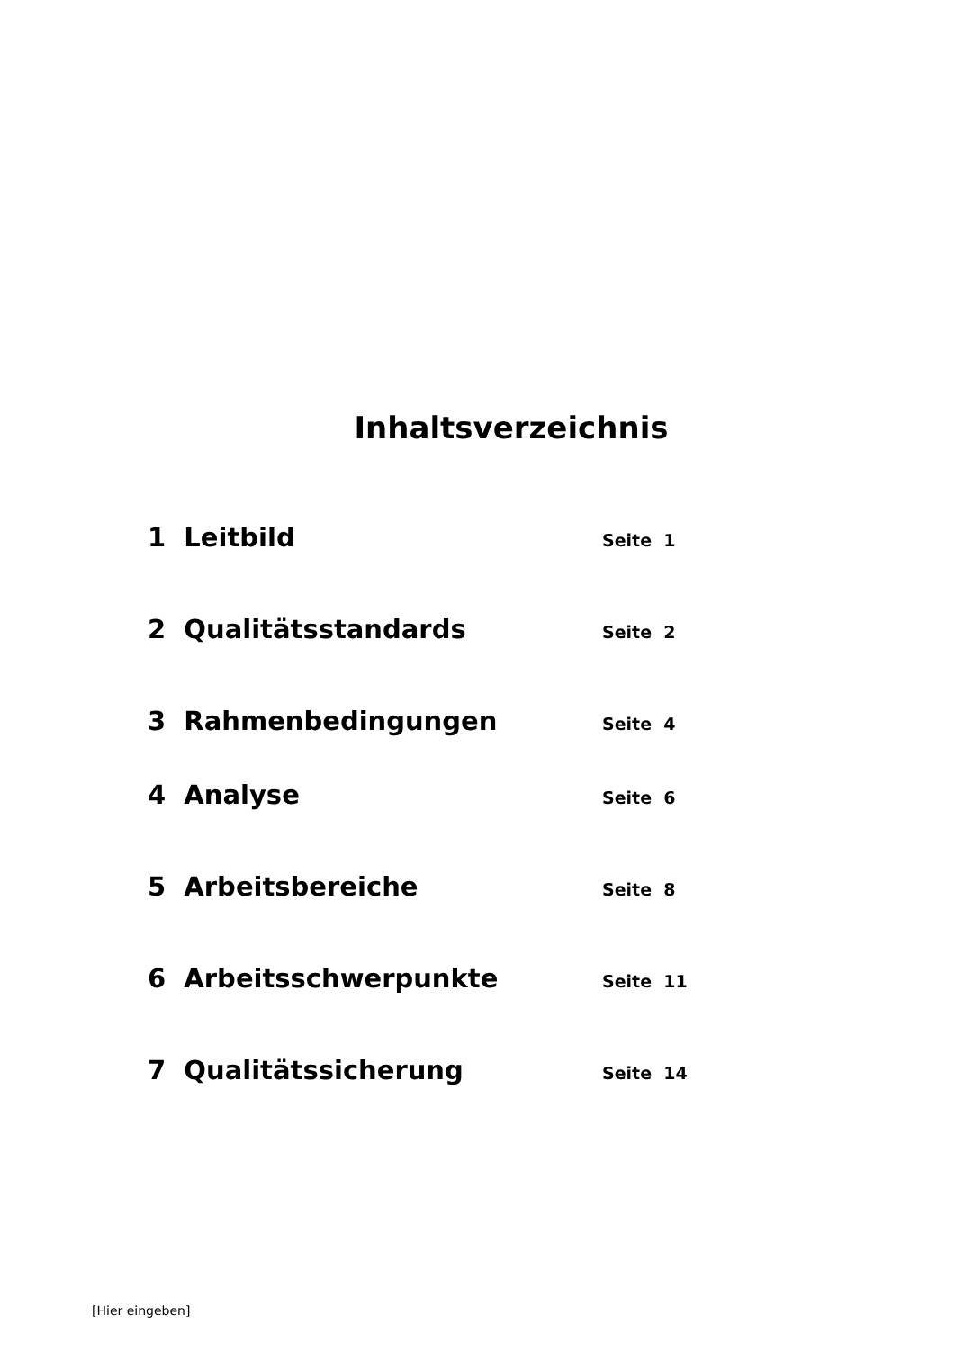Inhaltsverzeichnis
1 Leitbild Seite 1
2 Qualitätsstandards Seite 2
3 Rahmenbedingungen Seite 4
4 Analyse Seite 6
5 Arbeitsbereiche Seite 8
6 Arbeitsschwerpunkte Seite 11
7 Qualitätssicherung Seite 14
[Hier eingeben]